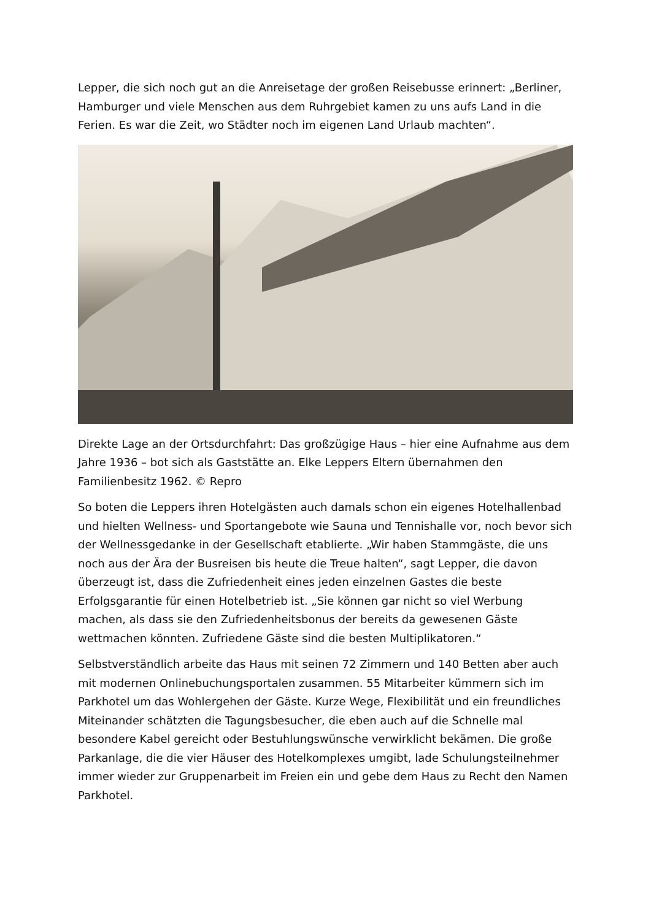Lepper, die sich noch gut an die Anreisetage der großen Reisebusse erinnert: „Berliner, Hamburger und viele Menschen aus dem Ruhrgebiet kamen zu uns aufs Land in die Ferien. Es war die Zeit, wo Städter noch im eigenen Land Urlaub machten“.
Direkte Lage an der Ortsdurchfahrt: Das großzügige Haus – hier eine Aufnahme aus dem Jahre 1936 – bot sich als Gaststätte an. Elke Leppers Eltern übernahmen den Familienbesitz 1962. © Repro
So boten die Leppers ihren Hotelgästen auch damals schon ein eigenes Hotelhallenbad und hielten Wellness- und Sportangebote wie Sauna und Tennishalle vor, noch bevor sich der Wellnessgedanke in der Gesellschaft etablierte. „Wir haben Stammgäste, die uns noch aus der Ära der Busreisen bis heute die Treue halten“, sagt Lepper, die davon überzeugt ist, dass die Zufriedenheit eines jeden einzelnen Gastes die beste Erfolgsgarantie für einen Hotelbetrieb ist. „Sie können gar nicht so viel Werbung machen, als dass sie den Zufriedenheitsbonus der bereits da gewesenen Gäste wettmachen könnten. Zufriedene Gäste sind die besten Multiplikatoren.“
Selbstverständlich arbeite das Haus mit seinen 72 Zimmern und 140 Betten aber auch mit modernen Onlinebuchungsportalen zusammen. 55 Mitarbeiter kümmern sich im Parkhotel um das Wohlergehen der Gäste. Kurze Wege, Flexibilität und ein freundliches Miteinander schätzten die Tagungsbesucher, die eben auch auf die Schnelle mal besondere Kabel gereicht oder Bestuhlungswünsche verwirklicht bekämen. Die große Parkanlage, die die vier Häuser des Hotelkomplexes umgibt, lade Schulungsteilnehmer immer wieder zur Gruppenarbeit im Freien ein und gebe dem Haus zu Recht den Namen Parkhotel.